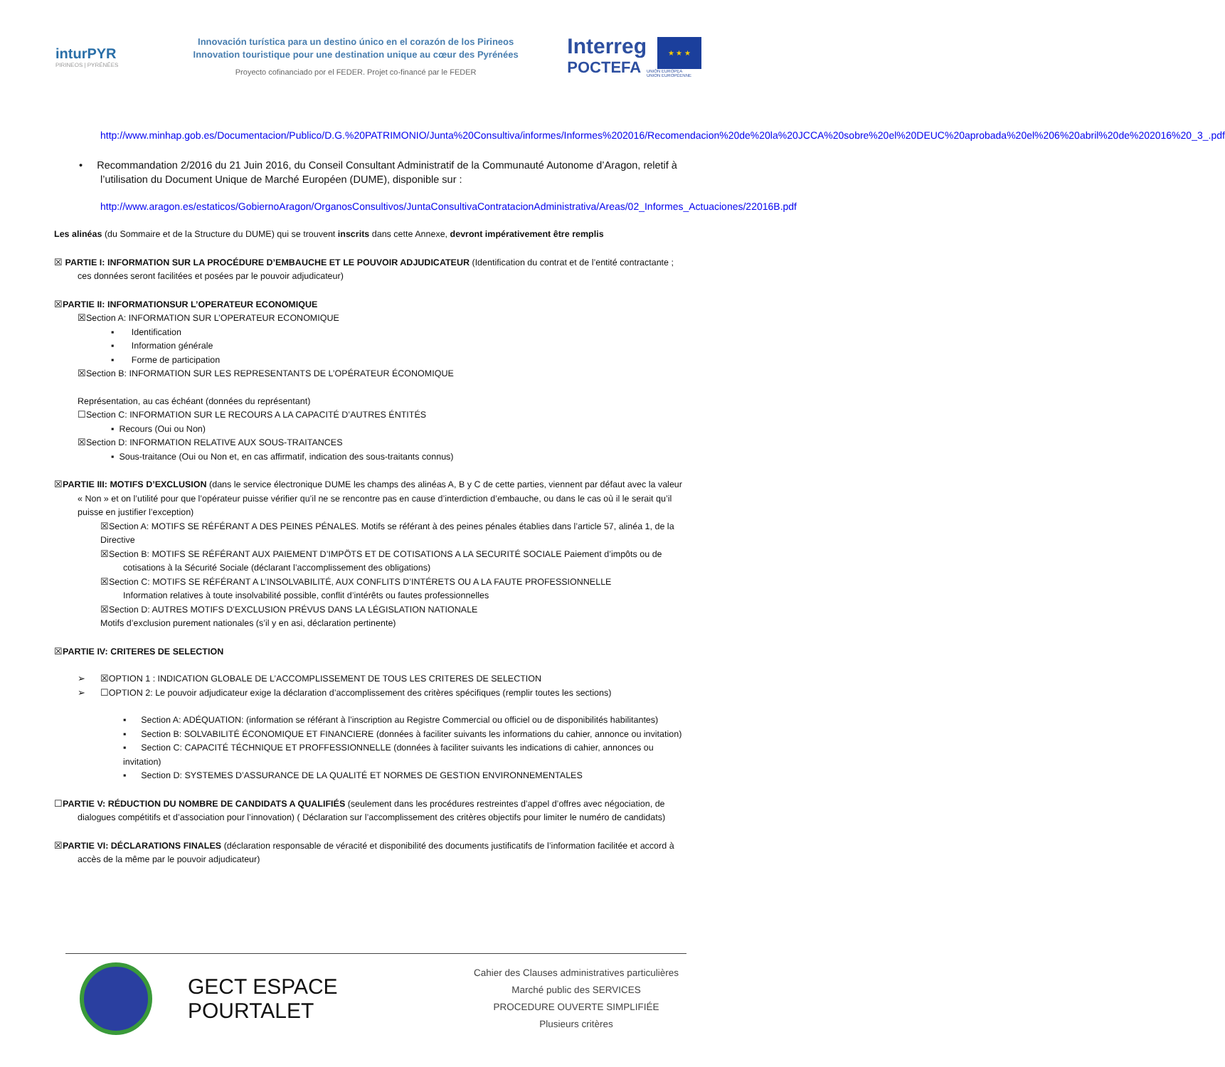inturPYR
PIRINEOS | PYRÉNÉES
Innovación turística para un destino único en el corazón de los Pirineos
Innovation touristique pour une destination unique au cœur des Pyrénées
Proyecto cofinanciado por el FEDER. Projet co-financé par le FEDER
Interreg
POCTEFA
★ ★ ★
UNIÓN EUROPEA
UNION EUROPÉENNE
http://www.minhap.gob.es/Documentacion/Publico/D.G.%20PATRIMONIO/Junta%20Consultiva/informes/Informes%202016/Recomendacion%20de%20la%20JCCA%20sobre%20el%20DEUC%20aprobada%20el%206%20abril%20de%202016%20_3_.pdf
• Recommandation 2/2016 du 21 Juin 2016, du Conseil Consultant Administratif de la Communauté Autonome d’Aragon, reletif à l’utilisation du Document Unique de Marché Européen (DUME), disponible sur :
http://www.aragon.es/estaticos/GobiernoAragon/OrganosConsultivos/JuntaConsultivaContratacionAdministrativa/Areas/02_Informes_Actuaciones/22016B.pdf
Les alinéas (du Sommaire et de la Structure du DUME) qui se trouvent inscrits dans cette Annexe, devront impérativement être remplis
☒ PARTIE I: INFORMATION SUR LA PROCÉDURE D’EMBAUCHE ET LE POUVOIR ADJUDICATEUR (Identification du contrat et de l’entité contractante ; ces données seront facilitées et posées par le pouvoir adjudicateur)
☒PARTIE II: INFORMATIONSUR L’OPERATEUR ECONOMIQUE
☒Section A: INFORMATION SUR L’OPERATEUR ECONOMIQUE
▪ Identification
▪ Information générale
▪ Forme de participation
☒Section B: INFORMATION SUR LES REPRESENTANTS DE L’OPÉRATEUR ÉCONOMIQUE
Représentation, au cas échéant (données du représentant)
☐Section C: INFORMATION SUR LE RECOURS A LA CAPACITÉ D’AUTRES ÉNTITÉS
▪ Recours (Oui ou Non)
☒Section D: INFORMATION RELATIVE AUX SOUS-TRAITANCES
▪ Sous-traitance (Oui ou Non et, en cas affirmatif, indication des sous-traitants connus)
☒PARTIE III: MOTIFS D’EXCLUSION (dans le service électronique DUME les champs des alinéas A, B y C de cette parties, viennent par défaut avec la valeur « Non » et on l’utilité pour que l’opérateur puisse vérifier qu’il ne se rencontre pas en cause d’interdiction d’embauche, ou dans le cas où il le serait qu’il puisse en justifier l’exception)
☒Section A: MOTIFS SE RÉFÉRANT A DES PEINES PÉNALES. Motifs se référant à des peines pénales établies dans l’article 57, alinéa 1, de la Directive
☒Section B: MOTIFS SE RÉFÉRANT AUX PAIEMENT D’IMPÖTS ET DE COTISATIONS A LA SECURITÉ SOCIALE Paiement d’impôts ou de cotisations à la Sécurité Sociale (déclarant l’accomplissement des obligations)
☒Section C: MOTIFS SE RÉFÉRANT A L’INSOLVABILITÉ, AUX CONFLITS D’INTÉRETS OU A LA FAUTE PROFESSIONNELLE
Information relatives à toute insolvabilité possible, conflit d’intérêts ou fautes professionnelles
☒Section D: AUTRES MOTIFS D’EXCLUSION PRÉVUS DANS LA LÉGISLATION NATIONALE
Motifs d’exclusion purement nationales (s’il y en asi, déclaration pertinente)
☒PARTIE IV: CRITERES DE SELECTION
➢ ☒OPTION 1 : INDICATION GLOBALE DE L’ACCOMPLISSEMENT DE TOUS LES CRITERES DE SELECTION
➢ ☐OPTION 2: Le pouvoir adjudicateur exige la déclaration d’accomplissement des critères spécifiques (remplir toutes les sections)
▪ Section A: ADÉQUATION: (information se référant à l’inscription au Registre Commercial ou officiel ou de disponibilités habilitantes)
▪ Section B: SOLVABILITÉ ÉCONOMIQUE ET FINANCIERE (données à faciliter suivants les informations du cahier, annonce ou invitation)
▪ Section C: CAPACITÉ TÉCHNIQUE ET PROFFESSIONNELLE (données à faciliter suivants les indications di cahier, annonces ou invitation)
▪ Section D: SYSTEMES D’ASSURANCE DE LA QUALITÉ ET NORMES DE GESTION ENVIRONNEMENTALES
☐PARTIE V: RÉDUCTION DU NOMBRE DE CANDIDATS A QUALIFIÉS (seulement dans les procédures restreintes d’appel d’offres avec négociation, de dialogues compétitifs et d’association pour l’innovation) ( Déclaration sur l’accomplissement des critères objectifs pour limiter le numéro de candidats)
☒PARTIE VI: DÉCLARATIONS FINALES (déclaration responsable de véracité et disponibilité des documents justificatifs de l’information facilitée et accord à accès de la même par le pouvoir adjudicateur)
GECT ESPACE POURTALET
Cahier des Clauses administratives particulières
Marché public des SERVICES
PROCEDURE OUVERTE SIMPLIFIÉE
Plusieurs critères